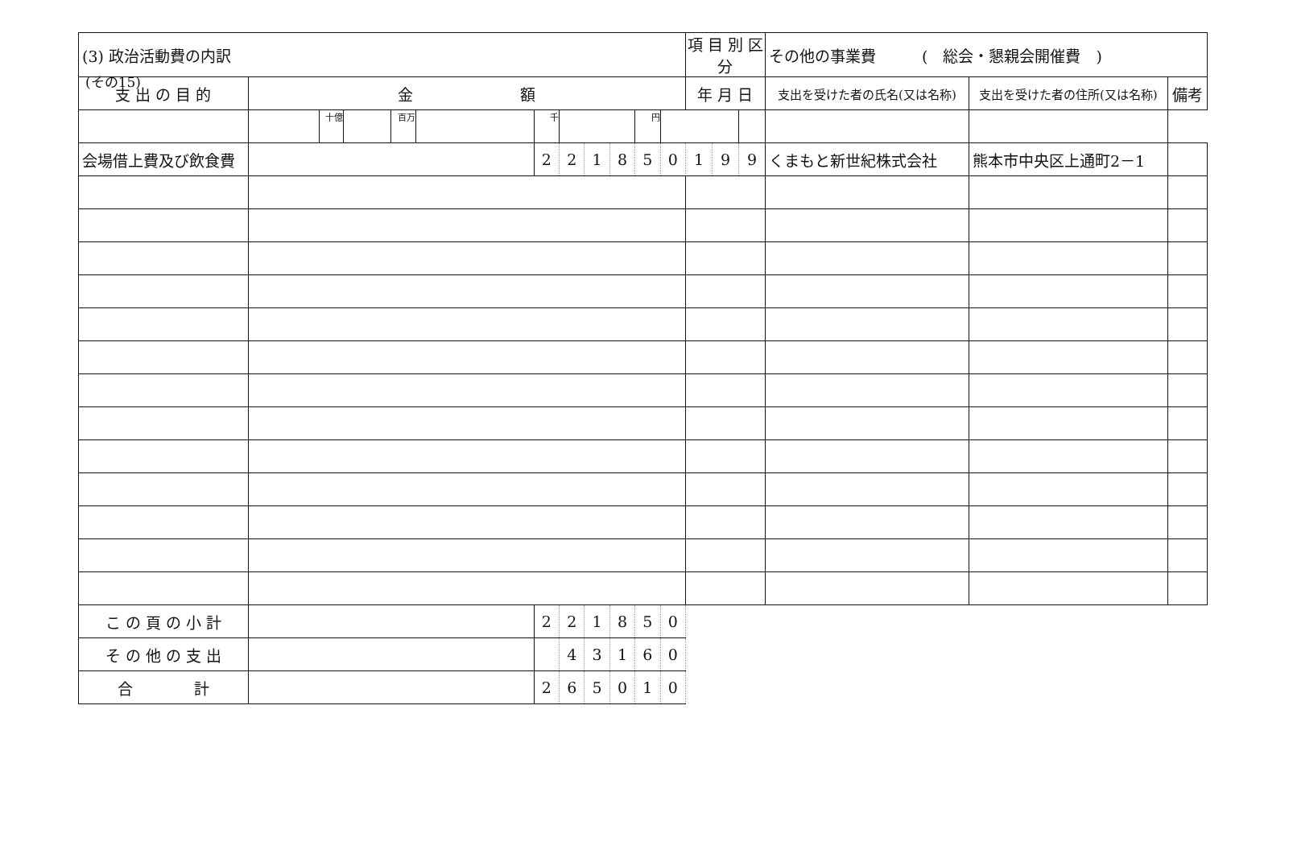(その15)
| (3) 政治活動費の内訳 | | | | | | | | | | | | 項 目 別 区 分 | | | その他の事業費 ( 総会・懇親会開催費 ) | | |
| 支 出 の 目 的 | 金 額 | | | | | | | | | | | 年 月 日 | | | 支出を受けた者の氏名(又は名称) | 支出を受けた者の住所(又は名称) | 備考 |
| | | 十億 | | 百万 | | 千 | | | | 円 | | | | | | | |
| 会場借上費及び飲食費 | | | | | | 2 | 2 | 1 | 8 | 5 | 0 | 1 | 9 | 9 | くまもと新世紀株式会社 | 熊本市中央区上通町2－1 | |
| こ の 頁 の 小 計 | | | | | | 2 | 2 | 1 | 8 | 5 | 0 | | | | | | |
| そ の 他 の 支 出 | | | | | | | 4 | 3 | 1 | 6 | 0 | | | | | | |
| 合 計 | | | | | | 2 | 6 | 5 | 0 | 1 | 0 | | | | | | |